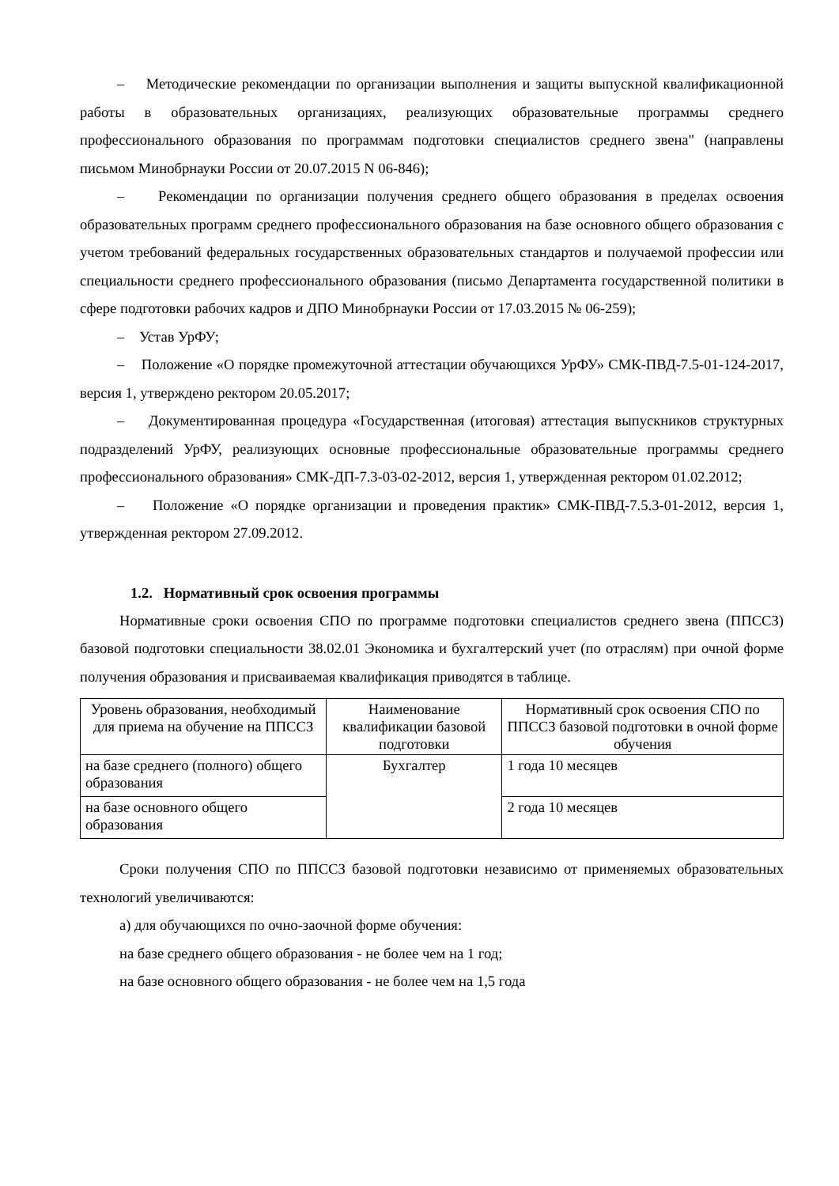– Методические рекомендации по организации выполнения и защиты выпускной квалификационной работы в образовательных организациях, реализующих образовательные программы среднего профессионального образования по программам подготовки специалистов среднего звена" (направлены письмом Минобрнауки России от 20.07.2015 N 06-846);
– Рекомендации по организации получения среднего общего образования в пределах освоения образовательных программ среднего профессионального образования на базе основного общего образования с учетом требований федеральных государственных образовательных стандартов и получаемой профессии или специальности среднего профессионального образования (письмо Департамента государственной политики в сфере подготовки рабочих кадров и ДПО Минобрнауки России от 17.03.2015 № 06-259);
– Устав УрФУ;
– Положение «О порядке промежуточной аттестации обучающихся УрФУ» СМК-ПВД-7.5-01-124-2017, версия 1, утверждено ректором 20.05.2017;
– Документированная процедура «Государственная (итоговая) аттестация выпускников структурных подразделений УрФУ, реализующих основные профессиональные образовательные программы среднего профессионального образования» СМК-ДП-7.3-03-02-2012, версия 1, утвержденная ректором 01.02.2012;
– Положение «О порядке организации и проведения практик» СМК-ПВД-7.5.3-01-2012, версия 1, утвержденная ректором 27.09.2012.
1.2. Нормативный срок освоения программы
Нормативные сроки освоения СПО по программе подготовки специалистов среднего звена (ППССЗ) базовой подготовки специальности 38.02.01 Экономика и бухгалтерский учет (по отраслям) при очной форме получения образования и присваиваемая квалификация приводятся в таблице.
| Уровень образования, необходимый для приема на обучение на ППССЗ | Наименование квалификации базовой подготовки | Нормативный срок освоения СПО по ППССЗ базовой подготовки в очной форме обучения |
| --- | --- | --- |
| на базе среднего (полного) общего образования | Бухгалтер | 1 года 10 месяцев |
| на базе основного общего образования | | 2 года 10 месяцев |
Сроки получения СПО по ППССЗ базовой подготовки независимо от применяемых образовательных технологий увеличиваются:
а) для обучающихся по очно-заочной форме обучения:
на базе среднего общего образования - не более чем на 1 год;
на базе основного общего образования - не более чем на 1,5 года